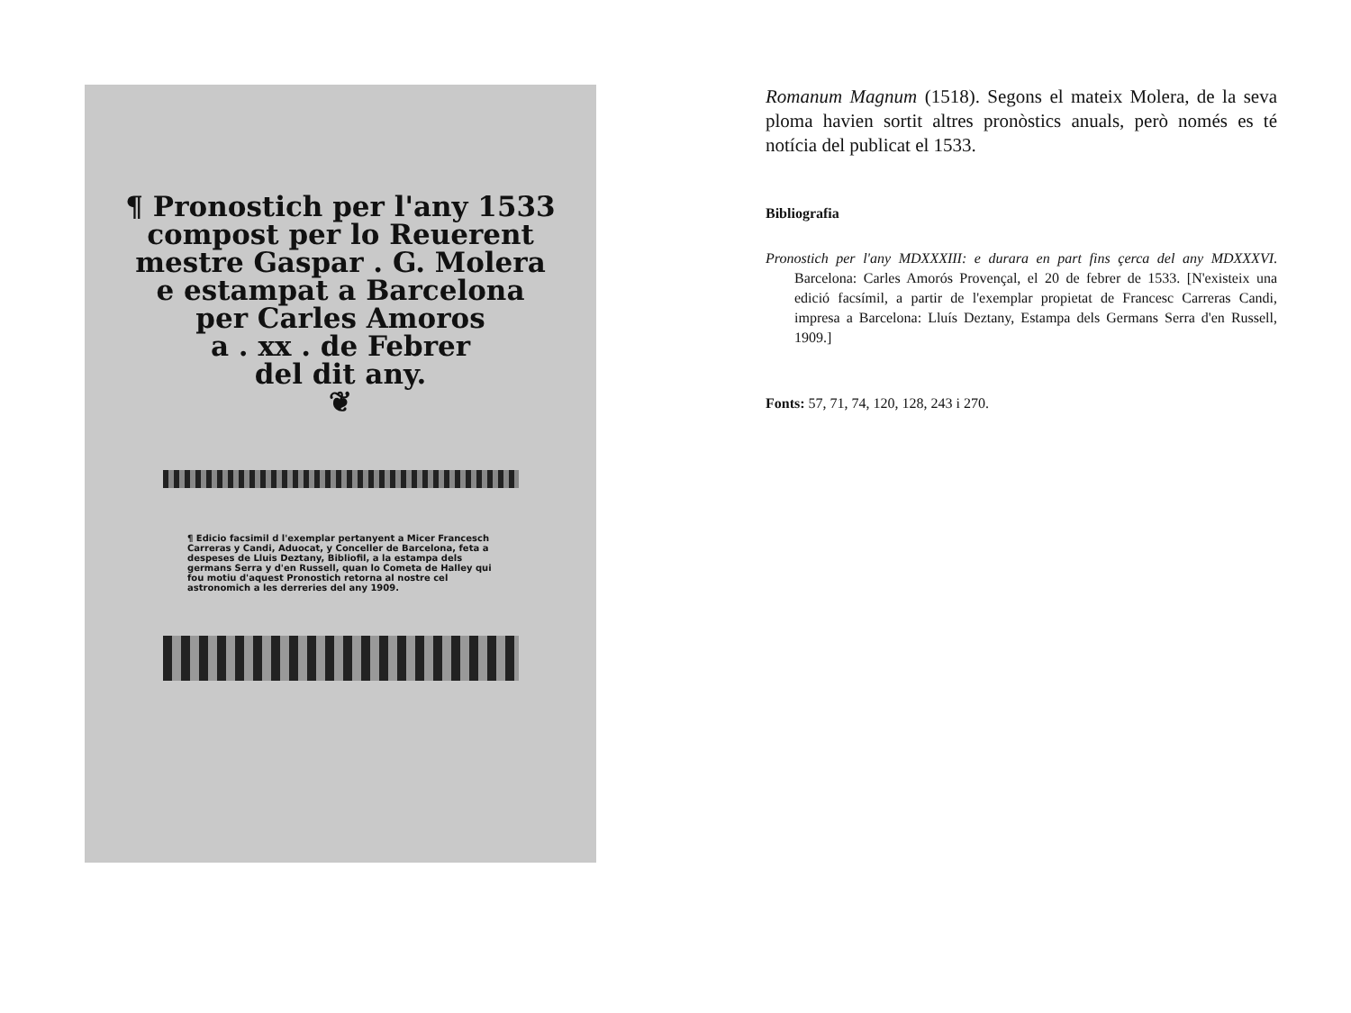¶ Pronostich per l'any 1533
compost per lo Reuerent
mestre Gaspar . G. Molera
e estampat a Barcelona
per Carles Amoros
a . xx . de Febrer
del dit any.
❦
¶ Edicio facsimil d l'exemplar pertanyent a Micer Francesch Carreras y Candi, Aduocat, y Conceller de Barcelona, feta a despeses de Lluis Deztany, Bibliofil, a la estampa dels germans Serra y d'en Russell, quan lo Cometa de Halley qui fou motiu d'aquest Pronostich retorna al nostre cel astronomich a les derreries del any 1909.
Romanum Magnum (1518). Segons el mateix Molera, de la seva ploma havien sortit altres pronòstics anuals, però només es té notícia del publicat el 1533.
Bibliografia
Pronostich per l'any MDXXXIII: e durara en part fins çerca del any MDXXXVI. Barcelona: Carles Amorós Provençal, el 20 de febrer de 1533. [N'existeix una edició facsímil, a partir de l'exemplar propietat de Francesc Carreras Candi, impresa a Barcelona: Lluís Deztany, Estampa dels Germans Serra d'en Russell, 1909.]
Fonts: 57, 71, 74, 120, 128, 243 i 270.